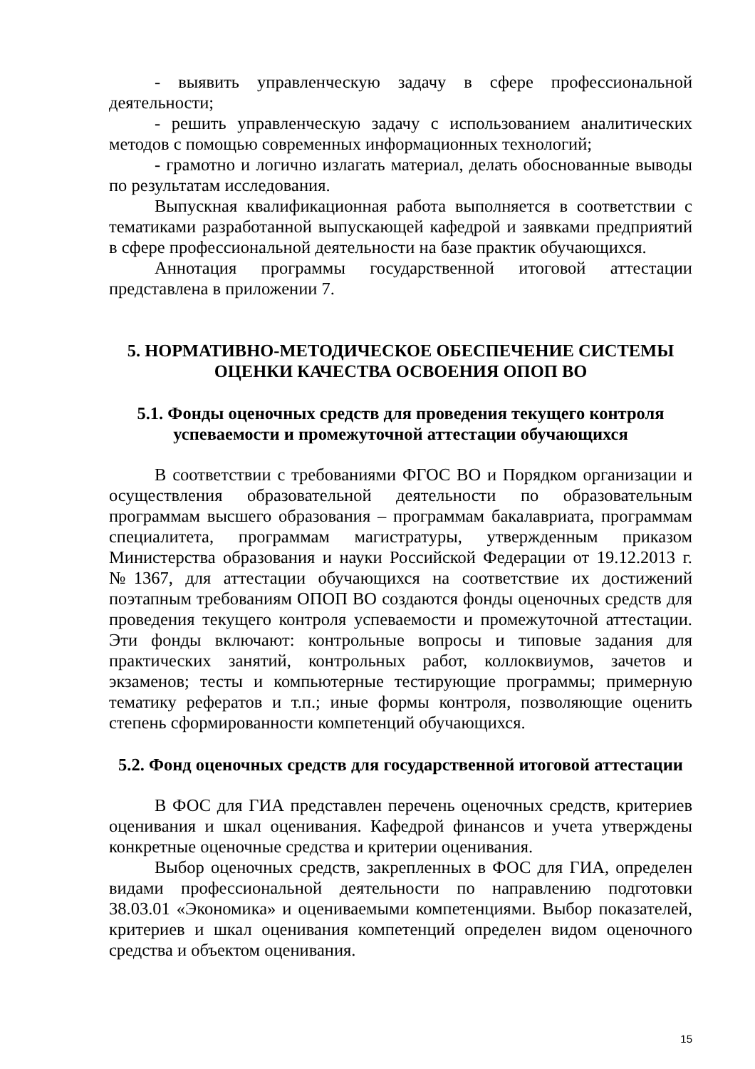- выявить управленческую задачу в сфере профессиональной деятельности;
- решить управленческую задачу с использованием аналитических методов с помощью современных информационных технологий;
- грамотно и логично излагать материал, делать обоснованные выводы по результатам исследования.
Выпускная квалификационная работа выполняется в соответствии с тематиками разработанной выпускающей кафедрой и заявками предприятий в сфере профессиональной деятельности на базе практик обучающихся.
Аннотация программы государственной итоговой аттестации представлена в приложении 7.
5. НОРМАТИВНО-МЕТОДИЧЕСКОЕ ОБЕСПЕЧЕНИЕ СИСТЕМЫ ОЦЕНКИ КАЧЕСТВА ОСВОЕНИЯ ОПОП ВО
5.1. Фонды оценочных средств для проведения текущего контроля успеваемости и промежуточной аттестации обучающихся
В соответствии с требованиями ФГОС ВО и Порядком организации и осуществления образовательной деятельности по образовательным программам высшего образования – программам бакалавриата, программам специалитета, программам магистратуры, утвержденным приказом Министерства образования и науки Российской Федерации от 19.12.2013 г. №1367, для аттестации обучающихся на соответствие их достижений поэтапным требованиям ОПОП ВО создаются фонды оценочных средств для проведения текущего контроля успеваемости и промежуточной аттестации. Эти фонды включают: контрольные вопросы и типовые задания для практических занятий, контрольных работ, коллоквиумов, зачетов и экзаменов; тесты и компьютерные тестирующие программы; примерную тематику рефератов и т.п.; иные формы контроля, позволяющие оценить степень сформированности компетенций обучающихся.
5.2. Фонд оценочных средств для государственной итоговой аттестации
В ФОС для ГИА представлен перечень оценочных средств, критериев оценивания и шкал оценивания. Кафедрой финансов и учета утверждены конкретные оценочные средства и критерии оценивания.
Выбор оценочных средств, закрепленных в ФОС для ГИА, определен видами профессиональной деятельности по направлению подготовки 38.03.01 «Экономика» и оцениваемыми компетенциями. Выбор показателей, критериев и шкал оценивания компетенций определен видом оценочного средства и объектом оценивания.
15